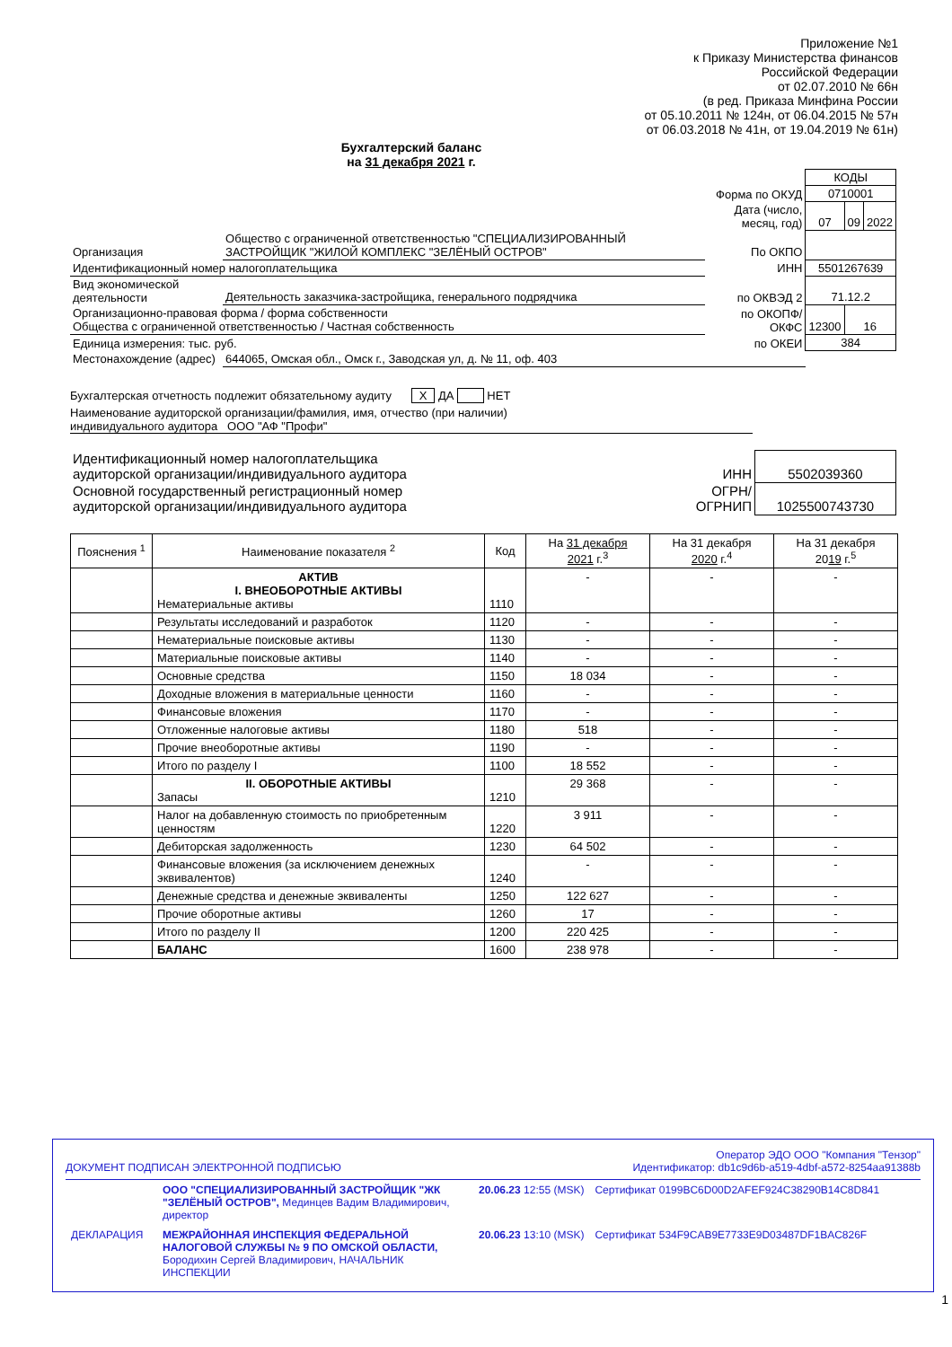Приложение №1
к Приказу Министерства финансов
Российской Федерации
от 02.07.2010 № 66н
(в ред. Приказа Минфина России
от 05.10.2011 № 124н, от 06.04.2015 № 57н
от 06.03.2018 № 41н, от 19.04.2019 № 61н)
Бухгалтерский баланс
на 31 декабря 2021 г.
| | | | КОДЫ | | |
| | | Форма по ОКУД | 0710001 | | |
| | | Дата (число, месяц, год) | 07 | 09 | 2022 |
| Организация | Общество с ограниченной ответственностью "СПЕЦИАЛИЗИРОВАННЫЙ ЗАСТРОЙЩИК "ЖИЛОЙ КОМПЛЕКС "ЗЕЛЁНЫЙ ОСТРОВ" | По ОКПО | | | |
| Идентификационный номер налогоплательщика | | ИНН | 5501267639 | | |
| Вид экономической деятельности | Деятельность заказчика-застройщика, генерального подрядчика | по ОКВЭД 2 | 71.12.2 | | |
| Организационно-правовая форма / форма собственности Общества с ограниченной ответственностью / Частная собственность | | по ОКОПФ/ ОКФС | 12300 | 16 | |
| Единица измерения: тыс. руб. | | по ОКЕИ | 384 | | |
| Местонахождение (адрес) | 644065, Омская обл., Омск г., Заводская ул, д. № 11, оф. 403 | | | | |
Бухгалтерская отчетность подлежит обязательному аудиту X ДА НЕТ
Наименование аудиторской организации/фамилия, имя, отчество (при наличии)
индивидуального аудитора ООО "АФ "Профи"
| Идентификационный номер налогоплательщика аудиторской организации/индивидуального аудитора | ИНН | 5502039360 |
| Основной государственный регистрационный номер аудиторской организации/индивидуального аудитора | ОГРН/ ОГРНИП | 1025500743730 |
| Пояснения <sup>1</sup> | Наименование показателя <sup>2</sup> | Код | На 31 декабря 2021 г.<sup>3</sup> | На 31 декабря 2020 г.<sup>4</sup> | На 31 декабря 20 19 г.<sup>5</sup> |
| --- | --- | --- | --- | --- | --- |
| | АКТИВ I. ВНЕОБОРОТНЫЕ АКТИВЫ Нематериальные активы | 1110 | - | - | - |
| | Результаты исследований и разработок | 1120 | - | - | - |
| | Нематериальные поисковые активы | 1130 | - | - | - |
| | Материальные поисковые активы | 1140 | - | - | - |
| | Основные средства | 1150 | 18 034 | - | - |
| | Доходные вложения в материальные ценности | 1160 | - | - | - |
| | Финансовые вложения | 1170 | - | - | - |
| | Отложенные налоговые активы | 1180 | 518 | - | - |
| | Прочие внеоборотные активы | 1190 | - | - | - |
| | Итого по разделу I | 1100 | 18 552 | - | - |
| | II. ОБОРОТНЫЕ АКТИВЫ Запасы | 1210 | 29 368 | - | - |
| | Налог на добавленную стоимость по приобретенным ценностям | 1220 | 3 911 | - | - |
| | Дебиторская задолженность | 1230 | 64 502 | - | - |
| | Финансовые вложения (за исключением денежных эквивалентов) | 1240 | - | - | - |
| | Денежные средства и денежные эквиваленты | 1250 | 122 627 | - | - |
| | Прочие оборотные активы | 1260 | 17 | - | - |
| | Итого по разделу II | 1200 | 220 425 | - | - |
| | БАЛАНС | 1600 | 238 978 | - | - |
Оператор ЭДО ООО "Компания "Тензор"
ДОКУМЕНТ ПОДПИСАН ЭЛЕКТРОННОЙ ПОДПИСЬЮ Идентификатор: db1c9d6b-a519-4dbf-a572-8254aa91388b
| | ООО "СПЕЦИАЛИЗИРОВАННЫЙ ЗАСТРОЙЩИК "ЖК "ЗЕЛЁНЫЙ ОСТРОВ", Мединцев Вадим Владимирович, директор | 20.06.23 12:55 (MSK) | Сертификат 0199BC6D00D2AFEF924C38290B14C8D841 |
| ДЕКЛАРАЦИЯ | МЕЖРАЙОННАЯ ИНСПЕКЦИЯ ФЕДЕРАЛЬНОЙ НАЛОГОВОЙ СЛУЖБЫ № 9 ПО ОМСКОЙ ОБЛАСТИ, Бородихин Сергей Владимирович, НАЧАЛЬНИК ИНСПЕКЦИИ | 20.06.23 13:10 (MSK) | Сертификат 534F9CAB9E7733E9D03487DF1BAC826F |
1